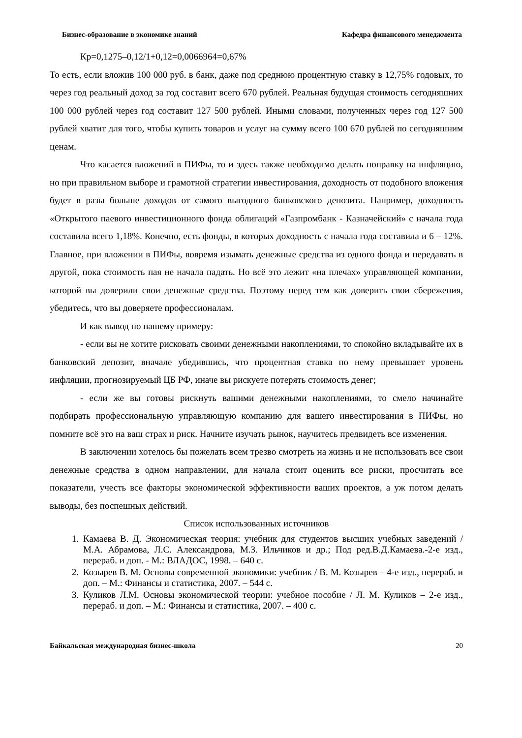Бизнес-образование в экономике знаний Кафедра финансового менеджмента
Кр=0,1275–0,12/1+0,12=0,0066964=0,67%
То есть, если вложив 100 000 руб. в банк, даже под среднюю процентную ставку в 12,75% годовых, то через год реальный доход за год составит всего 670 рублей. Реальная будущая стоимость сегодняшних 100 000 рублей через год составит 127 500 рублей. Иными словами, полученных через год 127 500 рублей хватит для того, чтобы купить товаров и услуг на сумму всего 100 670 рублей по сегодняшним ценам.
Что касается вложений в ПИФы, то и здесь также необходимо делать поправку на инфляцию, но при правильном выборе и грамотной стратегии инвестирования, доходность от подобного вложения будет в разы больше доходов от самого выгодного банковского депозита. Например, доходность «Открытого паевого инвестиционного фонда облигаций «Газпромбанк - Казначейский» с начала года составила всего 1,18%. Конечно, есть фонды, в которых доходность с начала года составила и 6 – 12%. Главное, при вложении в ПИФы, вовремя изымать денежные средства из одного фонда и передавать в другой, пока стоимость пая не начала падать. Но всё это лежит «на плечах» управляющей компании, которой вы доверили свои денежные средства. Поэтому перед тем как доверить свои сбережения, убедитесь, что вы доверяете профессионалам.
И как вывод по нашему примеру:
- если вы не хотите рисковать своими денежными накоплениями, то спокойно вкладывайте их в банковский депозит, вначале убедившись, что процентная ставка по нему превышает уровень инфляции, прогнозируемый ЦБ РФ, иначе вы рискуете потерять стоимость денег;
- если же вы готовы рискнуть вашими денежными накоплениями, то смело начинайте подбирать профессиональную управляющую компанию для вашего инвестирования в ПИФы, но помните всё это на ваш страх и риск. Начните изучать рынок, научитесь предвидеть все изменения.
В заключении хотелось бы пожелать всем трезво смотреть на жизнь и не использовать все свои денежные средства в одном направлении, для начала стоит оценить все риски, просчитать все показатели, учесть все факторы экономической эффективности ваших проектов, а уж потом делать выводы, без поспешных действий.
Список использованных источников
1. Камаева В. Д. Экономическая теория: учебник для студентов высших учебных заведений / М.А. Абрамова, Л.С. Александрова, М.З. Ильчиков и др.; Под ред.В.Д.Камаева.-2-е изд., перераб. и доп. - М.: ВЛАДОС, 1998. – 640 с.
2. Козырев В. М. Основы современной экономики: учебник / В. М. Козырев – 4-е изд., перераб. и доп. – М.: Финансы и статистика, 2007. – 544 с.
3. Куликов Л.М. Основы экономической теории: учебное пособие / Л. М. Куликов – 2-е изд., перераб. и доп. – М.: Финансы и статистика, 2007. – 400 с.
Байкальская международная бизнес-школа 20